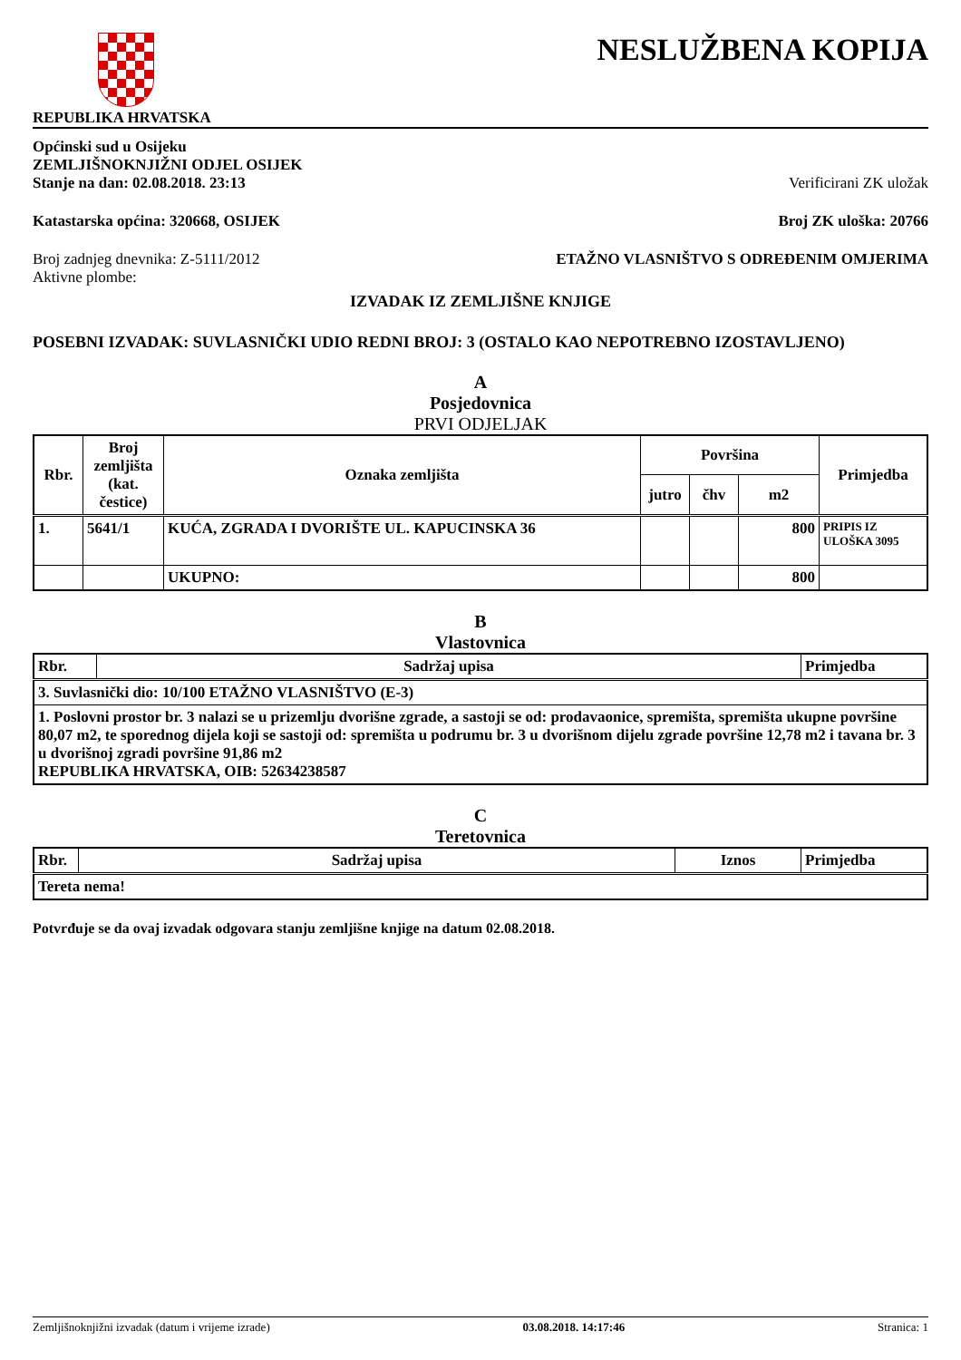NESLUŽBENA KOPIJA
REPUBLIKA HRVATSKA
Općinski sud u Osijeku
ZEMLJIŠNOKNJIŽNI ODJEL OSIJEK
Stanje na dan: 02.08.2018. 23:13 Verificirani ZK uložak
Katastarska općina: 320668, OSIJEK Broj ZK uloška: 20766
Broj zadnjeg dnevnika: Z-5111/2012 ETAŽNO VLASNIŠTVO S ODREĐENIM OMJERIMA
Aktivne plombe:
IZVADAK IZ ZEMLJIŠNE KNJIGE
POSEBNI IZVADAK: SUVLASNIČKI UDIO REDNI BROJ: 3 (OSTALO KAO NEPOTREBNO IZOSTAVLJENO)
A
Posjedovnica
PRVI ODJELJAK
| Rbr. | Broj zemljišta (kat. čestice) | Oznaka zemljišta | Površina | | | Primjedba |
| --- | --- | --- | --- | --- | --- | --- |
| | | | jutro | čhv | m2 | |
| 1. | 5641/1 | KUĆA, ZGRADA I DVORIŠTE UL. KAPUCINSKA 36 | | | 800 | PRIPIS IZ ULOŠKA 3095 |
| | | UKUPNO: | | | 800 | |
B
Vlastovnica
| Rbr. | Sadržaj upisa | Primjedba |
| --- | --- | --- |
| 3. Suvlasnički dio: 10/100 ETAŽNO VLASNIŠTVO (E-3) | | |
| 1. Poslovni prostor br. 3 nalazi se u prizemlju dvorišne zgrade, a sastoji se od: prodavaonice, spremišta, spremišta ukupne površine 80,07 m2, te sporednog dijela koji se sastoji od: spremišta u podrumu br. 3 u dvorišnom dijelu zgrade površine 12,78 m2 i tavana br. 3 u dvorišnoj zgradi površine 91,86 m2 REPUBLIKA HRVATSKA, OIB: 52634238587 | | |
C
Teretovnica
| Rbr. | Sadržaj upisa | Iznos | Primjedba |
| --- | --- | --- | --- |
| Tereta nema! | | | |
Potvrđuje se da ovaj izvadak odgovara stanju zemljišne knjige na datum 02.08.2018.
Zemljišnoknjižni izvadak (datum i vrijeme izrade) 03.08.2018. 14:17:46 Stranica: 1